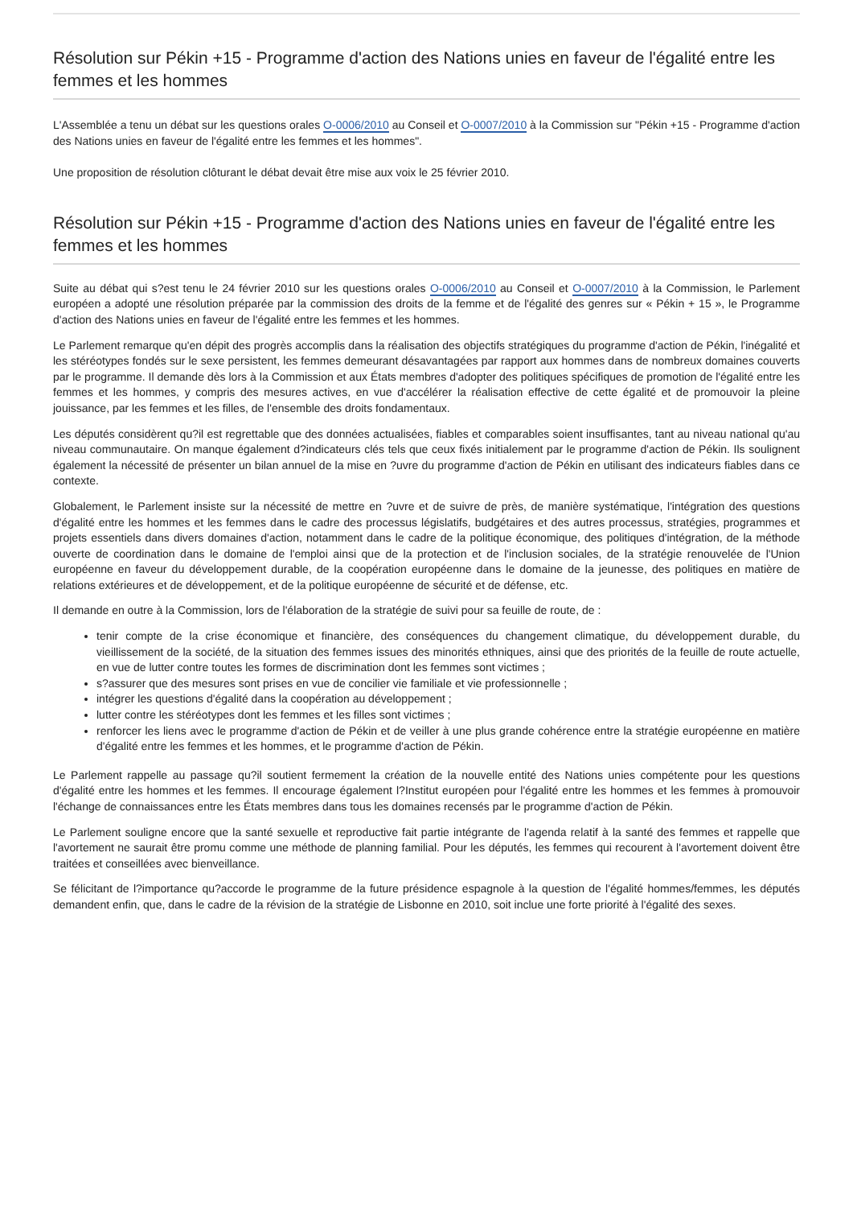Résolution sur Pékin +15 - Programme d'action des Nations unies en faveur de l'égalité entre les femmes et les hommes
L'Assemblée a tenu un débat sur les questions orales O-0006/2010 au Conseil et O-0007/2010 à la Commission sur "Pékin +15 - Programme d'action des Nations unies en faveur de l'égalité entre les femmes et les hommes".
Une proposition de résolution clôturant le débat devait être mise aux voix le 25 février 2010.
Résolution sur Pékin +15 - Programme d'action des Nations unies en faveur de l'égalité entre les femmes et les hommes
Suite au débat qui s?est tenu le 24 février 2010 sur les questions orales O-0006/2010 au Conseil et O-0007/2010 à la Commission, le Parlement européen a adopté une résolution préparée par la commission des droits de la femme et de l'égalité des genres sur « Pékin + 15 », le Programme d'action des Nations unies en faveur de l'égalité entre les femmes et les hommes.
Le Parlement remarque qu'en dépit des progrès accomplis dans la réalisation des objectifs stratégiques du programme d'action de Pékin, l'inégalité et les stéréotypes fondés sur le sexe persistent, les femmes demeurant désavantagées par rapport aux hommes dans de nombreux domaines couverts par le programme. Il demande dès lors à la Commission et aux États membres d'adopter des politiques spécifiques de promotion de l'égalité entre les femmes et les hommes, y compris des mesures actives, en vue d'accélérer la réalisation effective de cette égalité et de promouvoir la pleine jouissance, par les femmes et les filles, de l'ensemble des droits fondamentaux.
Les députés considèrent qu?il est regrettable que des données actualisées, fiables et comparables soient insuffisantes, tant au niveau national qu'au niveau communautaire. On manque également d?indicateurs clés tels que ceux fixés initialement par le programme d'action de Pékin. Ils soulignent également la nécessité de présenter un bilan annuel de la mise en ?uvre du programme d'action de Pékin en utilisant des indicateurs fiables dans ce contexte.
Globalement, le Parlement insiste sur la nécessité de mettre en ?uvre et de suivre de près, de manière systématique, l'intégration des questions d'égalité entre les hommes et les femmes dans le cadre des processus législatifs, budgétaires et des autres processus, stratégies, programmes et projets essentiels dans divers domaines d'action, notamment dans le cadre de la politique économique, des politiques d'intégration, de la méthode ouverte de coordination dans le domaine de l'emploi ainsi que de la protection et de l'inclusion sociales, de la stratégie renouvelée de l'Union européenne en faveur du développement durable, de la coopération européenne dans le domaine de la jeunesse, des politiques en matière de relations extérieures et de développement, et de la politique européenne de sécurité et de défense, etc.
Il demande en outre à la Commission, lors de l'élaboration de la stratégie de suivi pour sa feuille de route, de :
tenir compte de la crise économique et financière, des conséquences du changement climatique, du développement durable, du vieillissement de la société, de la situation des femmes issues des minorités ethniques, ainsi que des priorités de la feuille de route actuelle, en vue de lutter contre toutes les formes de discrimination dont les femmes sont victimes ;
s?assurer que des mesures sont prises en vue de concilier vie familiale et vie professionnelle ;
intégrer les questions d'égalité dans la coopération au développement ;
lutter contre les stéréotypes dont les femmes et les filles sont victimes ;
renforcer les liens avec le programme d'action de Pékin et de veiller à une plus grande cohérence entre la stratégie européenne en matière d'égalité entre les femmes et les hommes, et le programme d'action de Pékin.
Le Parlement rappelle au passage qu?il soutient fermement la création de la nouvelle entité des Nations unies compétente pour les questions d'égalité entre les hommes et les femmes. Il encourage également l?Institut européen pour l'égalité entre les hommes et les femmes à promouvoir l'échange de connaissances entre les États membres dans tous les domaines recensés par le programme d'action de Pékin.
Le Parlement souligne encore que la santé sexuelle et reproductive fait partie intégrante de l'agenda relatif à la santé des femmes et rappelle que l'avortement ne saurait être promu comme une méthode de planning familial. Pour les députés, les femmes qui recourent à l'avortement doivent être traitées et conseillées avec bienveillance.
Se félicitant de l?importance qu?accorde le programme de la future présidence espagnole à la question de l'égalité hommes/femmes, les députés demandent enfin, que, dans le cadre de la révision de la stratégie de Lisbonne en 2010, soit inclue une forte priorité à l'égalité des sexes.